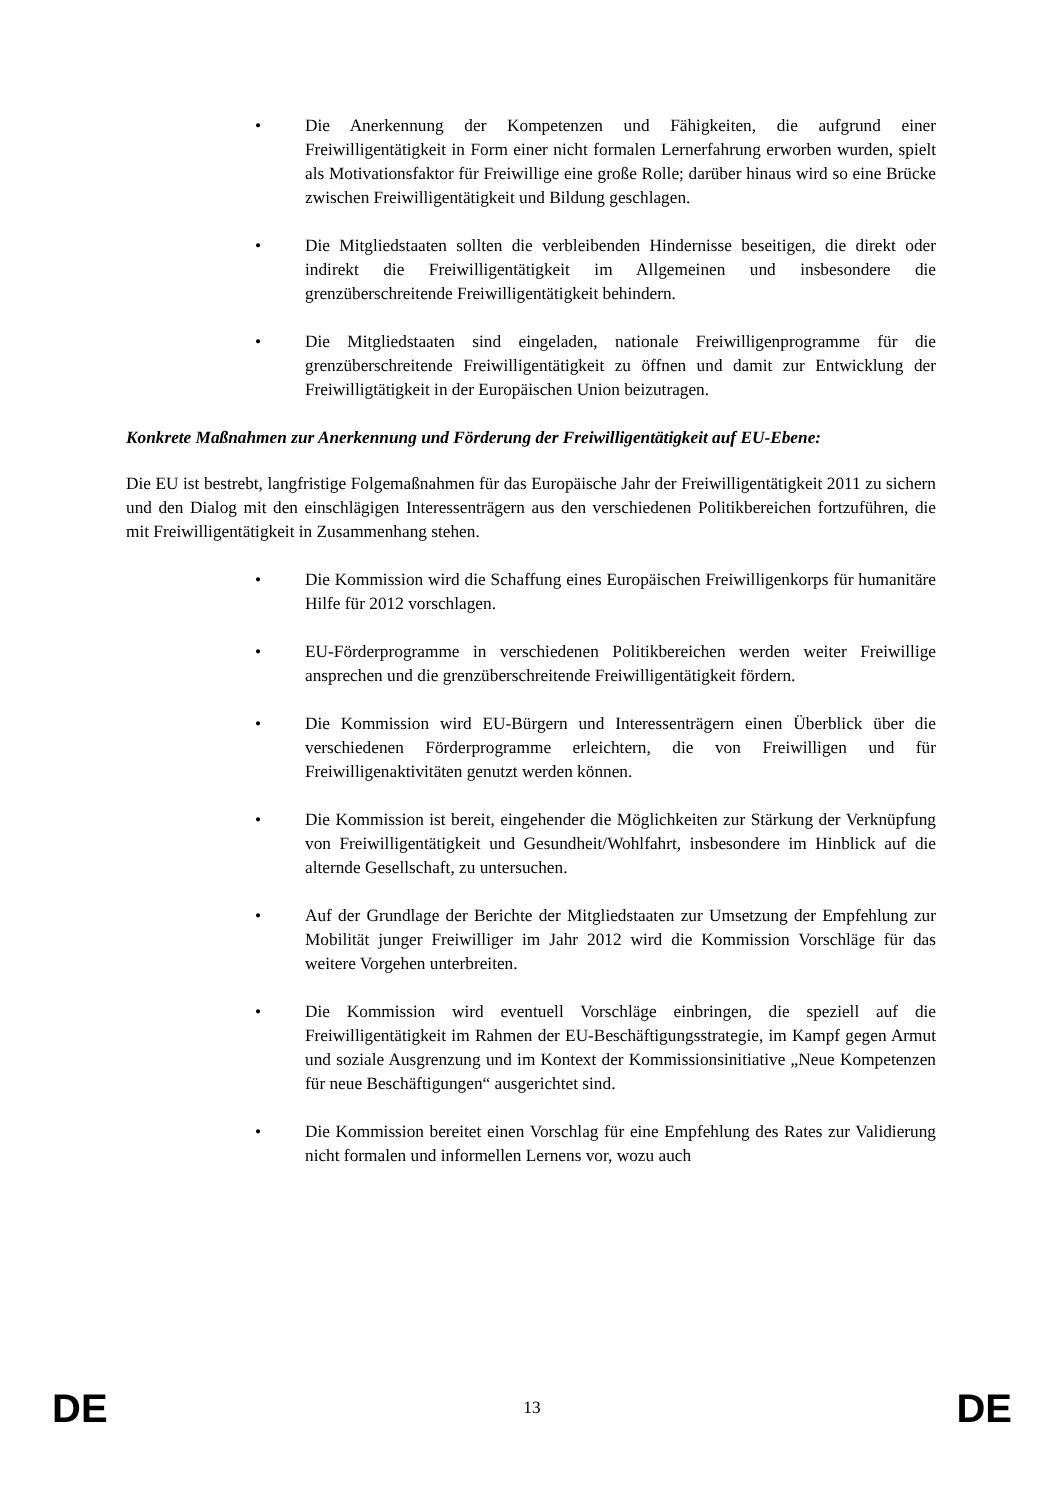• Die Anerkennung der Kompetenzen und Fähigkeiten, die aufgrund einer Freiwilligentätigkeit in Form einer nicht formalen Lernerfahrung erworben wurden, spielt als Motivationsfaktor für Freiwillige eine große Rolle; darüber hinaus wird so eine Brücke zwischen Freiwilligentätigkeit und Bildung geschlagen.
• Die Mitgliedstaaten sollten die verbleibenden Hindernisse beseitigen, die direkt oder indirekt die Freiwilligentätigkeit im Allgemeinen und insbesondere die grenzüberschreitende Freiwilligentätigkeit behindern.
• Die Mitgliedstaaten sind eingeladen, nationale Freiwilligenprogramme für die grenzüberschreitende Freiwilligentätigkeit zu öffnen und damit zur Entwicklung der Freiwilligtätigkeit in der Europäischen Union beizutragen.
Konkrete Maßnahmen zur Anerkennung und Förderung der Freiwilligentätigkeit auf EU-Ebene:
Die EU ist bestrebt, langfristige Folgemaßnahmen für das Europäische Jahr der Freiwilligentätigkeit 2011 zu sichern und den Dialog mit den einschlägigen Interessenträgern aus den verschiedenen Politikbereichen fortzuführen, die mit Freiwilligentätigkeit in Zusammenhang stehen.
• Die Kommission wird die Schaffung eines Europäischen Freiwilligenkorps für humanitäre Hilfe für 2012 vorschlagen.
• EU-Förderprogramme in verschiedenen Politikbereichen werden weiter Freiwillige ansprechen und die grenzüberschreitende Freiwilligentätigkeit fördern.
• Die Kommission wird EU-Bürgern und Interessenträgern einen Überblick über die verschiedenen Förderprogramme erleichtern, die von Freiwilligen und für Freiwilligenaktivitäten genutzt werden können.
• Die Kommission ist bereit, eingehender die Möglichkeiten zur Stärkung der Verknüpfung von Freiwilligentätigkeit und Gesundheit/Wohlfahrt, insbesondere im Hinblick auf die alternde Gesellschaft, zu untersuchen.
• Auf der Grundlage der Berichte der Mitgliedstaaten zur Umsetzung der Empfehlung zur Mobilität junger Freiwilliger im Jahr 2012 wird die Kommission Vorschläge für das weitere Vorgehen unterbreiten.
• Die Kommission wird eventuell Vorschläge einbringen, die speziell auf die Freiwilligentätigkeit im Rahmen der EU-Beschäftigungsstrategie, im Kampf gegen Armut und soziale Ausgrenzung und im Kontext der Kommissionsinitiative „Neue Kompetenzen für neue Beschäftigungen“ ausgerichtet sind.
• Die Kommission bereitet einen Vorschlag für eine Empfehlung des Rates zur Validierung nicht formalen und informellen Lernens vor, wozu auch
DE 13 DE